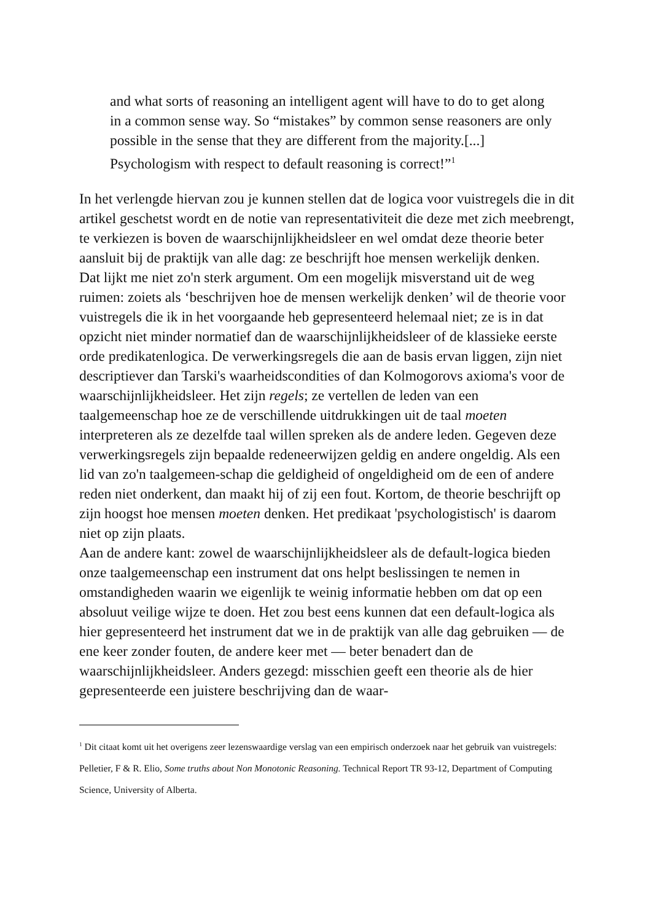and what sorts of reasoning an intelligent agent will have to do to get along in a common sense way. So “mistakes” by common sense reasoners are only possible in the sense that they are different from the majority.[...] Psychologism with respect to default reasoning is correct!”<sup>1</sup>
In het verlengde hiervan zou je kunnen stellen dat de logica voor vuistregels die in dit artikel geschetst wordt en de notie van representativiteit die deze met zich meebrengt, te verkiezen is boven de waarschijnlijkheidsleer en wel omdat deze theorie beter aansluit bij de praktijk van alle dag: ze beschrijft hoe mensen werkelijk denken.
Dat lijkt me niet zo'n sterk argument. Om een mogelijk misverstand uit de weg ruimen: zoiets als ‘beschrijven hoe de mensen werkelijk denken’ wil de theorie voor vuistregels die ik in het voorgaande heb gepresenteerd helemaal niet; ze is in dat opzicht niet minder normatief dan de waarschijnlijkheidsleer of de klassieke eerste orde predikatenlogica. De verwerkingsregels die aan de basis ervan liggen, zijn niet descriptiever dan Tarski's waarheidscondities of dan Kolmogorovs axioma's voor de waarschijnlijkheidsleer. Het zijn regels; ze vertellen de leden van een taalgemeenschap hoe ze de verschillende uitdrukkingen uit de taal moeten interpreteren als ze dezelfde taal willen spreken als de andere leden. Gegeven deze verwerkingsregels zijn bepaalde redeneerwijzen geldig en andere ongeldig. Als een lid van zo'n taalgemeen-schap die geldigheid of ongeldigheid om de een of andere reden niet onderkent, dan maakt hij of zij een fout. Kortom, de theorie beschrijft op zijn hoogst hoe mensen moeten denken. Het predikaat 'psychologistisch' is daarom niet op zijn plaats.
Aan de andere kant: zowel de waarschijnlijkheidsleer als de default-logica bieden onze taalgemeenschap een instrument dat ons helpt beslissingen te nemen in omstandigheden waarin we eigenlijk te weinig informatie hebben om dat op een absoluut veilige wijze te doen. Het zou best eens kunnen dat een default-logica als hier gepresenteerd het instrument dat we in de praktijk van alle dag gebruiken — de ene keer zonder fouten, de andere keer met — beter benadert dan de waarschijnlijkheidsleer. Anders gezegd: misschien geeft een theorie als de hier gepresenteerde een juistere beschrijving dan de waar-
<sup>1</sup> Dit citaat komt uit het overigens zeer lezenswaardige verslag van een empirisch onderzoek naar het gebruik van vuistregels: Pelletier, F & R. Elio, Some truths about Non Monotonic Reasoning. Technical Report TR 93-12, Department of Computing Science, University of Alberta.